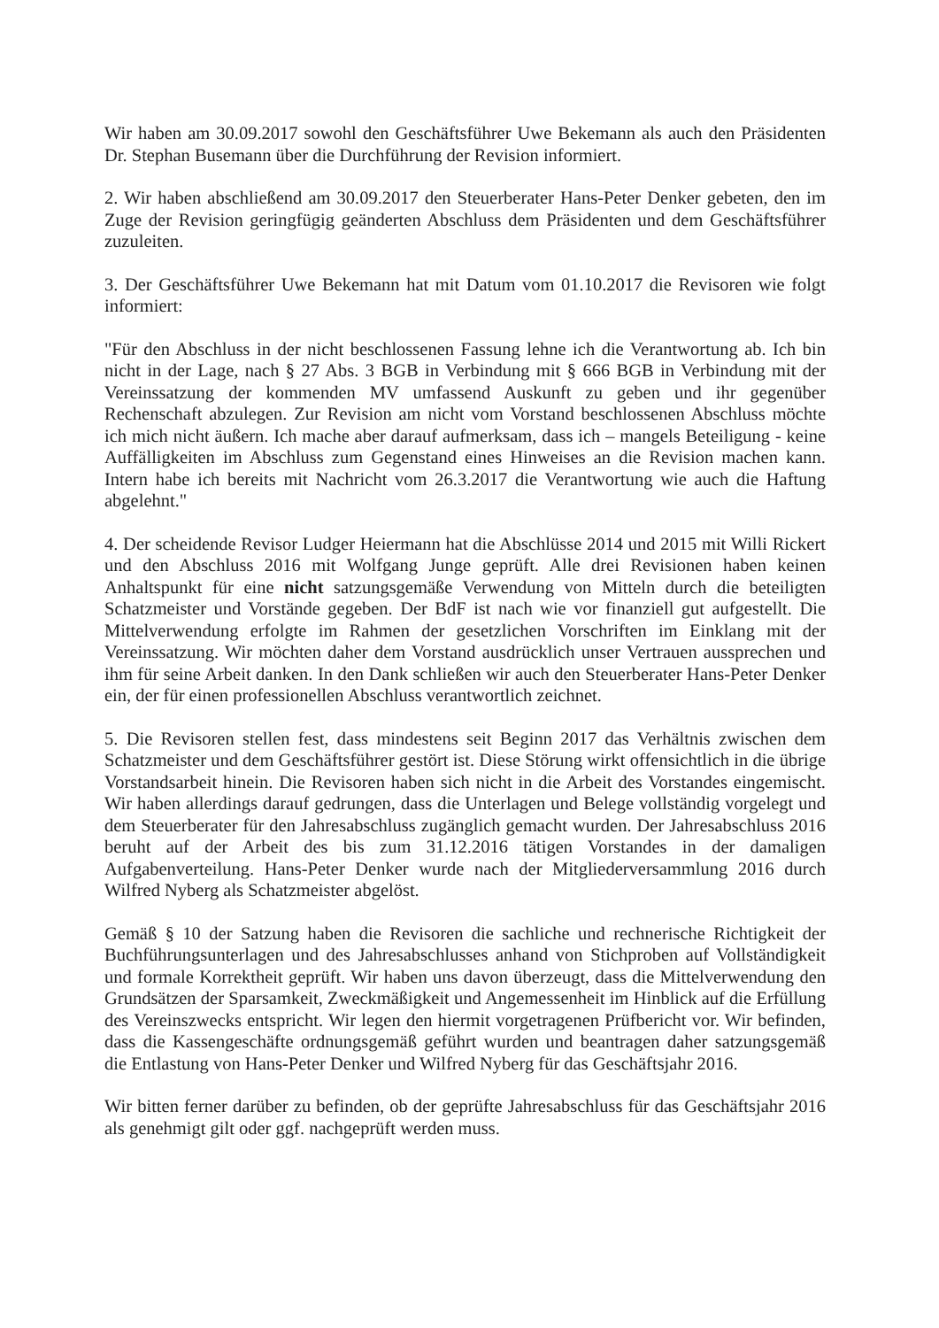Wir haben am 30.09.2017 sowohl den Geschäftsführer Uwe Bekemann als auch den Präsidenten Dr. Stephan Busemann über die Durchführung der Revision informiert.
2. Wir haben abschließend am 30.09.2017 den Steuerberater Hans-Peter Denker gebeten, den im Zuge der Revision geringfügig geänderten Abschluss dem Präsidenten und dem Geschäftsführer zuzuleiten.
3. Der Geschäftsführer Uwe Bekemann hat mit Datum vom 01.10.2017 die Revisoren wie folgt informiert:
"Für den Abschluss in der nicht beschlossenen Fassung lehne ich die Verantwortung ab. Ich bin nicht in der Lage, nach § 27 Abs. 3 BGB in Verbindung mit § 666 BGB in Verbindung mit der Vereinssatzung der kommenden MV umfassend Auskunft zu geben und ihr gegenüber Rechenschaft abzulegen. Zur Revision am nicht vom Vorstand beschlossenen Abschluss möchte ich mich nicht äußern. Ich mache aber darauf aufmerksam, dass ich – mangels Beteiligung - keine Auffälligkeiten im Abschluss zum Gegenstand eines Hinweises an die Revision machen kann. Intern habe ich bereits mit Nachricht vom 26.3.2017 die Verantwortung wie auch die Haftung abgelehnt."
4. Der scheidende Revisor Ludger Heiermann hat die Abschlüsse 2014 und 2015 mit Willi Rickert und den Abschluss 2016 mit Wolfgang Junge geprüft. Alle drei Revisionen haben keinen Anhaltspunkt für eine nicht satzungsgemäße Verwendung von Mitteln durch die beteiligten Schatzmeister und Vorstände gegeben. Der BdF ist nach wie vor finanziell gut aufgestellt. Die Mittelverwendung erfolgte im Rahmen der gesetzlichen Vorschriften im Einklang mit der Vereinssatzung. Wir möchten daher dem Vorstand ausdrücklich unser Vertrauen aussprechen und ihm für seine Arbeit danken. In den Dank schließen wir auch den Steuerberater Hans-Peter Denker ein, der für einen professionellen Abschluss verantwortlich zeichnet.
5. Die Revisoren stellen fest, dass mindestens seit Beginn 2017 das Verhältnis zwischen dem Schatzmeister und dem Geschäftsführer gestört ist. Diese Störung wirkt offensichtlich in die übrige Vorstandsarbeit hinein. Die Revisoren haben sich nicht in die Arbeit des Vorstandes eingemischt. Wir haben allerdings darauf gedrungen, dass die Unterlagen und Belege vollständig vorgelegt und dem Steuerberater für den Jahresabschluss zugänglich gemacht wurden. Der Jahresabschluss 2016 beruht auf der Arbeit des bis zum 31.12.2016 tätigen Vorstandes in der damaligen Aufgabenverteilung. Hans-Peter Denker wurde nach der Mitgliederversammlung 2016 durch Wilfred Nyberg als Schatzmeister abgelöst.
Gemäß § 10 der Satzung haben die Revisoren die sachliche und rechnerische Richtigkeit der Buchführungsunterlagen und des Jahresabschlusses anhand von Stichproben auf Vollständigkeit und formale Korrektheit geprüft. Wir haben uns davon überzeugt, dass die Mittelverwendung den Grundsätzen der Sparsamkeit, Zweckmäßigkeit und Angemessenheit im Hinblick auf die Erfüllung des Vereinszwecks entspricht. Wir legen den hiermit vorgetragenen Prüfbericht vor. Wir befinden, dass die Kassengeschäfte ordnungsgemäß geführt wurden und beantragen daher satzungsgemäß die Entlastung von Hans-Peter Denker und Wilfred Nyberg für das Geschäftsjahr 2016.
Wir bitten ferner darüber zu befinden, ob der geprüfte Jahresabschluss für das Geschäftsjahr 2016 als genehmigt gilt oder ggf. nachgeprüft werden muss.